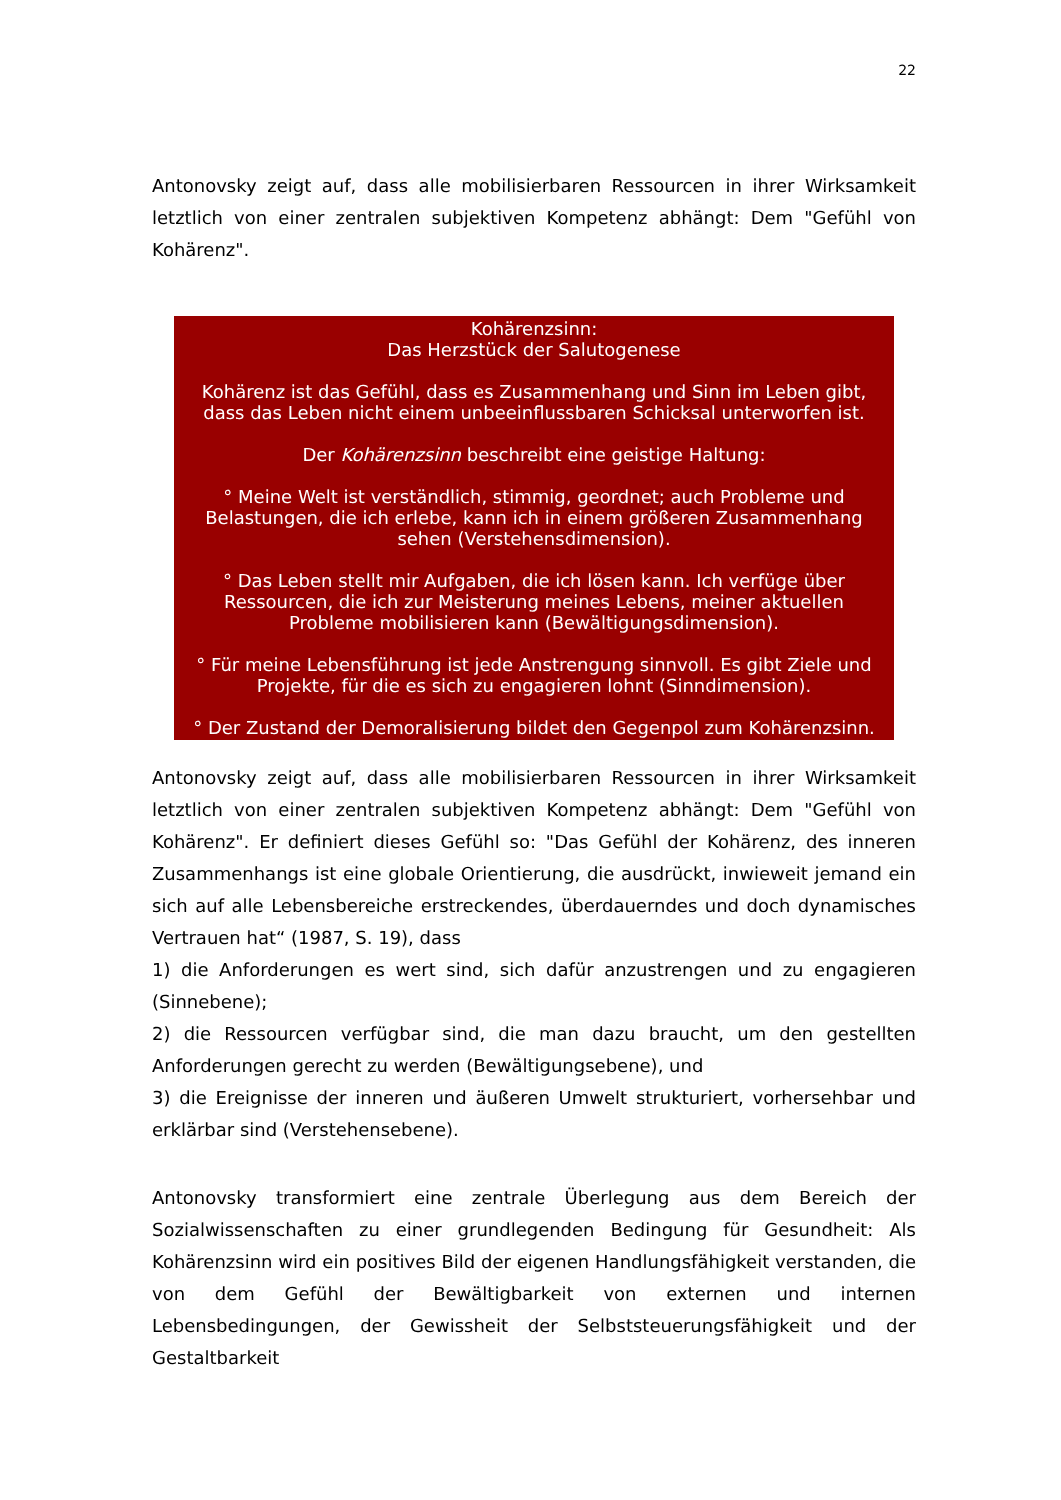22
Antonovsky zeigt auf, dass alle mobilisierbaren Ressourcen in ihrer Wirksamkeit letztlich von einer zentralen subjektiven Kompetenz abhängt: Dem "Gefühl von Kohärenz".
Kohärenzsinn:
Das Herzstück der Salutogenese
Kohärenz ist das Gefühl, dass es Zusammenhang und Sinn im Leben gibt, dass das Leben nicht einem unbeeinflussbaren Schicksal unterworfen ist.
Der Kohärenzsinn beschreibt eine geistige Haltung:
° Meine Welt ist verständlich, stimmig, geordnet; auch Probleme und Belastungen, die ich erlebe, kann ich in einem größeren Zusammenhang sehen (Verstehensdimension).
° Das Leben stellt mir Aufgaben, die ich lösen kann. Ich verfüge über Ressourcen, die ich zur Meisterung meines Lebens, meiner aktuellen Probleme mobilisieren kann (Bewältigungsdimension).
° Für meine Lebensführung ist jede Anstrengung sinnvoll. Es gibt Ziele und Projekte, für die es sich zu engagieren lohnt (Sinndimension).
° Der Zustand der Demoralisierung bildet den Gegenpol zum Kohärenzsinn.
Antonovsky zeigt auf, dass alle mobilisierbaren Ressourcen in ihrer Wirksamkeit letztlich von einer zentralen subjektiven Kompetenz abhängt: Dem "Gefühl von Kohärenz". Er definiert dieses Gefühl so: "Das Gefühl der Kohärenz, des inneren Zusammenhangs ist eine globale Orientierung, die ausdrückt, inwieweit jemand ein sich auf alle Lebensbereiche erstreckendes, überdauerndes und doch dynamisches Vertrauen hat“ (1987, S. 19), dass
1) die Anforderungen es wert sind, sich dafür anzustrengen und zu engagieren (Sinnebene);
2) die Ressourcen verfügbar sind, die man dazu braucht, um den gestellten Anforderungen gerecht zu werden (Bewältigungsebene), und
3) die Ereignisse der inneren und äußeren Umwelt strukturiert, vorhersehbar und erklärbar sind (Verstehensebene).
Antonovsky transformiert eine zentrale Überlegung aus dem Bereich der Sozialwissenschaften zu einer grundlegenden Bedingung für Gesundheit: Als Kohärenzsinn wird ein positives Bild der eigenen Handlungsfähigkeit verstanden, die von dem Gefühl der Bewältigbarkeit von externen und internen Lebensbedingungen, der Gewissheit der Selbststeuerungsfähigkeit und der Gestaltbarkeit